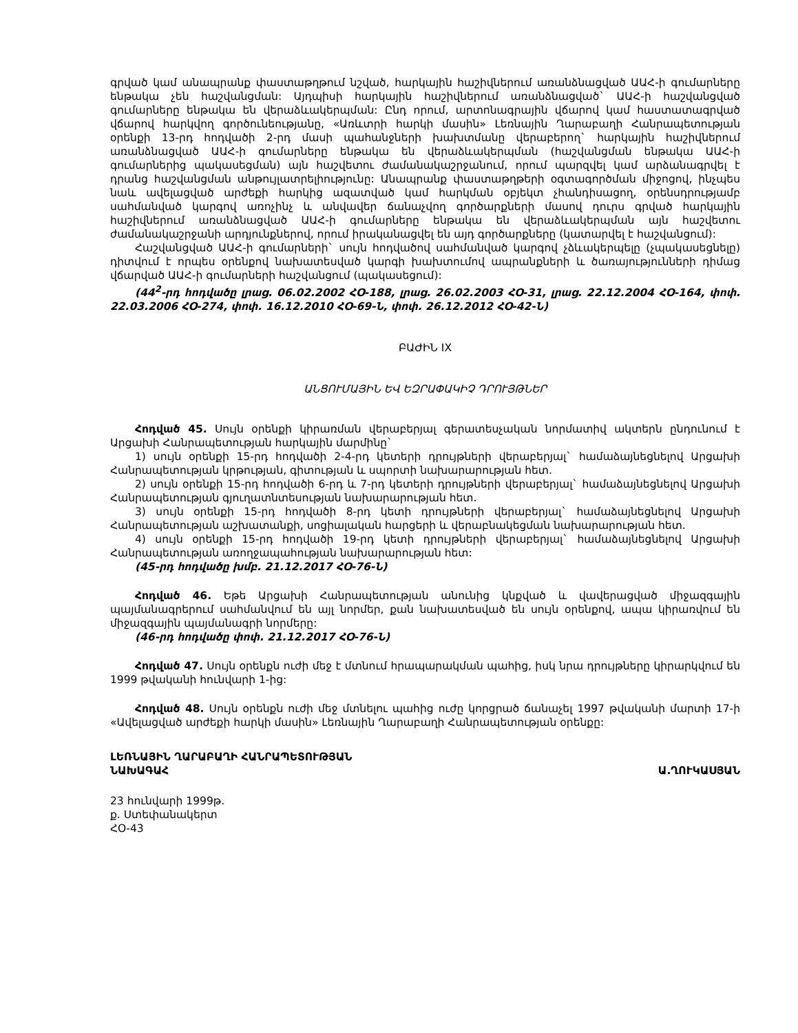գրված կամ անապրանք փաստաթղթում նշված, հարկային հաշիվներում առանձնացված ԱԱՀ-ի գումարները ենթակա չեն հաշվանցման: Այդպիսի հարկային հաշիվներում առանձնացված` ԱԱՀ-ի հաշվանցված գումարները ենթակա են վերաձևակերպման: Ընդ որում, արտոնագրային վճարով կամ հաստատագրված վճարով հարկվող գործունեությանը, «Առևտրի հարկի մասին» Լեռնային Ղարաբաղի Հանրապետության օրենքի 13-րդ հոդվածի 2-րդ մասի պահանջների խախտմանը վերաբերող` հարկային հաշիվներում առանձնացված ԱԱՀ-ի գումարները ենթակա են վերաձևակերպման (հաշվանցման ենթակա ԱԱՀ-ի գումարներից պակասեցման) այն հաշվետու ժամանակաշրջանում, որում պարզվել կամ արձանագրվել է դրանց հաշվանցման անթույլատրելիությունը: Անապրանք փաստաթղթերի օգտագործման միջոցով, ինչպես նաև ավելացված արժեքի հարկից ազատված կամ հարկման օբյեկտ չհանդիսացող, օրենսդրությամբ սահմանված կարգով առոչինչ և անվավեր ճանաչվող գործարքների մասով դուրս գրված հարկային հաշիվներում առանձնացված ԱԱՀ-ի գումարները ենթակա են վերաձևակերպման այն հաշվետու ժամանակաշրջանի արդյունքներով, որում իրականացվել են այդ գործարքները (կատարվել է հաշվանցում):
Հաշվանցված ԱԱՀ-ի գումարների` սույն հոդվածով սահմանված կարգով չձևակերպելը (չպակասեցնելը) դիտվում է որպես օրենքով նախատեսված կարգի խախտումով ապրանքների և ծառայությունների դիմաց վճարված ԱԱՀ-ի գումարների հաշվանցում (պակասեցում):
(44<sup>2</sup>-րդ հոդվածը լրաց. 06.02.2002 ՀՕ-188, լրաց. 26.02.2003 ՀՕ-31, լրաց. 22.12.2004 ՀՕ-164, փոփ. 22.03.2006 ՀՕ-274, փոփ. 16.12.2010 ՀՕ-69-Ն, փոփ. 26.12.2012 ՀՕ-42-Ն)
ԲԱԺԻՆ IX
ԱՆՑՈՒՄԱՅԻՆ ԵՎ ԵԶՐԱՓԱԿԻՉ ԴՐՈՒՅԹՆԵՐ
Հոդված 45. Սույն օրենքի կիրառման վերաբերյալ գերատեսչական նորմատիվ ակտերն ընդունում է Արցախի Հանրապետության հարկային մարմինը`
1) սույն օրենքի 15-րդ հոդվածի 2-4-րդ կետերի դրույթների վերաբերյալ` համաձայնեցնելով Արցախի Հանրապետության կրթության, գիտության և սպորտի նախարարության հետ.
2) սույն օրենքի 15-րդ հոդվածի 6-րդ և 7-րդ կետերի դրույթների վերաբերյալ` համաձայնեցնելով Արցախի Հանրապետության գյուղատնտեսության նախարարության հետ.
3) սույն օրենքի 15-րդ հոդվածի 8-րդ կետի դրույթների վերաբերյալ` համաձայնեցնելով Արցախի Հանրապետության աշխատանքի, սոցիալական հարցերի և վերաբնակեցման նախարարության հետ.
4) սույն օրենքի 15-րդ հոդվածի 19-րդ կետի դրույթների վերաբերյալ` համաձայնեցնելով Արցախի Հանրապետության առողջապահության նախարարության հետ:
(45-րդ հոդվածը խմբ. 21.12.2017 ՀՕ-76-Ն)
Հոդված 46. Եթե Արցախի Հանրապետության անունից կնքված և վավերացված միջազգային պայմանագրերում սահմանվում են այլ նորմեր, քան նախատեսված են սույն օրենքով, ապա կիրառվում են միջազգային պայմանագրի նորմերը:
(46-րդ հոդվածը փոփ. 21.12.2017 ՀՕ-76-Ն)
Հոդված 47. Սույն օրենքն ուժի մեջ է մտնում հրապարակման պահից, իսկ նրա դրույթները կիրարկվում են 1999 թվականի հունվարի 1-ից:
Հոդված 48. Սույն օրենքն ուժի մեջ մտնելու պահից ուժը կորցրած ճանաչել 1997 թվականի մարտի 17-ի «Ավելացված արժեքի հարկի մասին» Լեռնային Ղարաբաղի Հանրապետության օրենքը:
ԼԵՌՆԱՅԻՆ ՂԱՐԱԲԱՂԻ ՀԱՆՐԱՊԵՏՈՒԹՅԱՆ
ՆԱԽԱԳԱՀ
Ա.ՂՈՒԿԱՍՅԱՆ
23 հունվարի 1999թ.
ք. Ստեփանակերտ
ՀՕ-43